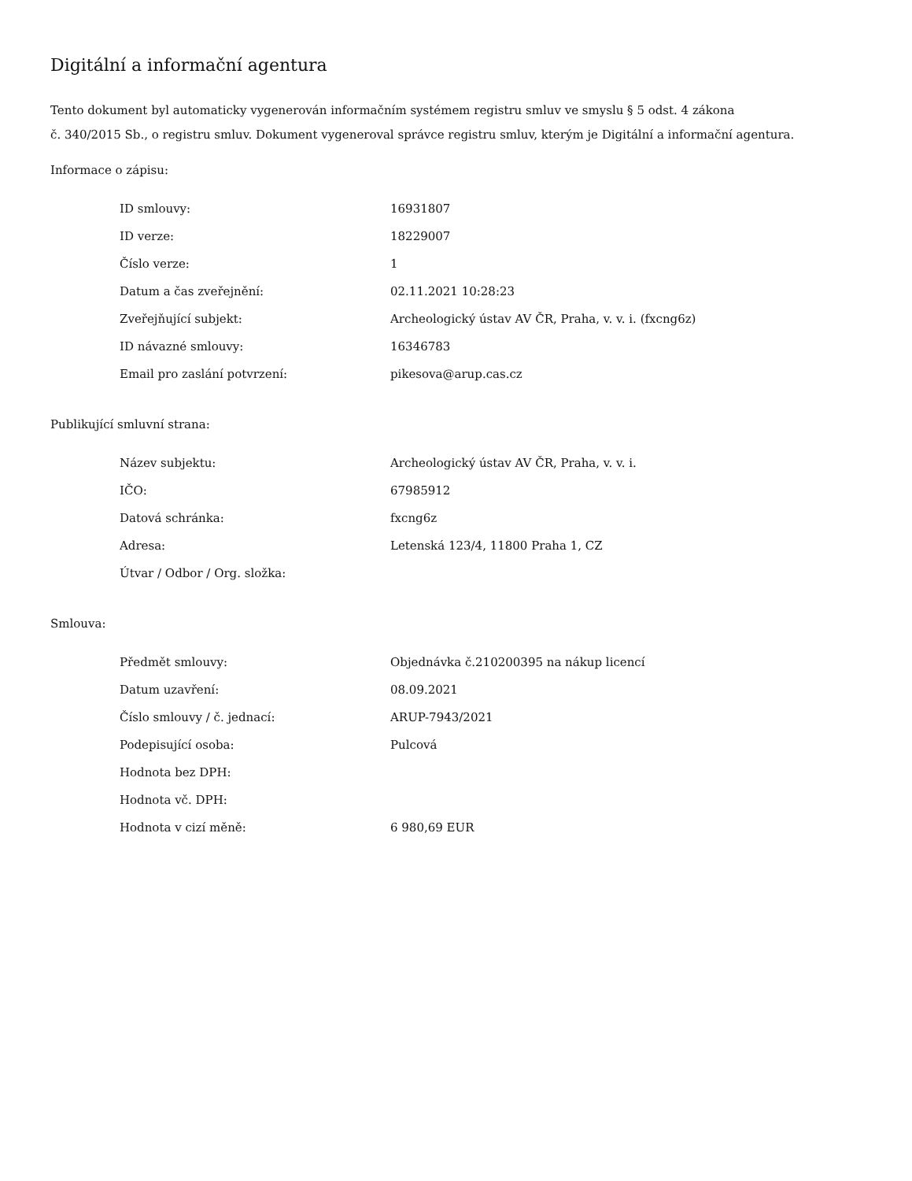Digitální a informační agentura
Tento dokument byl automaticky vygenerován informačním systémem registru smluv ve smyslu § 5 odst. 4 zákona
č. 340/2015 Sb., o registru smluv. Dokument vygeneroval správce registru smluv, kterým je Digitální a informační agentura.
Informace o zápisu:
| ID smlouvy: | 16931807 |
| ID verze: | 18229007 |
| Číslo verze: | 1 |
| Datum a čas zveřejnění: | 02.11.2021 10:28:23 |
| Zveřejňující subjekt: | Archeologický ústav AV ČR, Praha, v. v. i. (fxcng6z) |
| ID návazné smlouvy: | 16346783 |
| Email pro zaslání potvrzení: | pikesova@arup.cas.cz |
Publikující smluvní strana:
| Název subjektu: | Archeologický ústav AV ČR, Praha, v. v. i. |
| IČO: | 67985912 |
| Datová schránka: | fxcng6z |
| Adresa: | Letenská 123/4, 11800 Praha 1, CZ |
| Útvar / Odbor / Org. složka: | |
Smlouva:
| Předmět smlouvy: | Objednávka č.210200395 na nákup licencí |
| Datum uzavření: | 08.09.2021 |
| Číslo smlouvy / č. jednací: | ARUP-7943/2021 |
| Podepisující osoba: | Pulcová |
| Hodnota bez DPH: | |
| Hodnota vč. DPH: | |
| Hodnota v cizí měně: | 6 980,69 EUR |